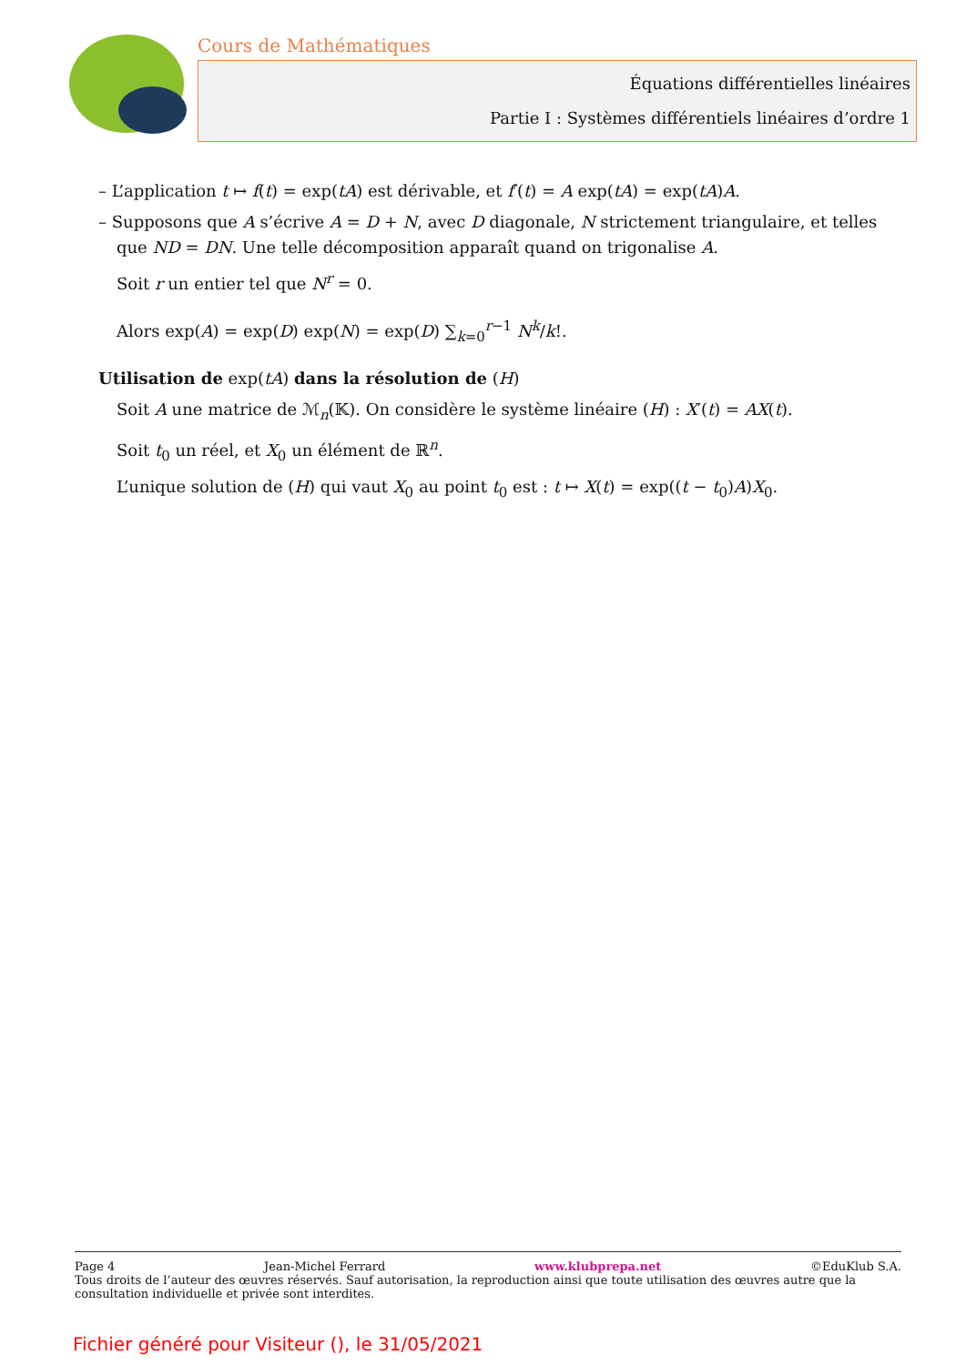Cours de Mathématiques
Équations différentielles linéaires
Partie I : Systèmes différentiels linéaires d’ordre 1
– L’application t ↦ f(t) = exp(tA) est dérivable, et f′(t) = A exp(tA) = exp(tA)A.
– Supposons que A s’écrive A = D + N, avec D diagonale, N strictement triangulaire, et telles
que ND = DN. Une telle décomposition apparaît quand on trigonalise A.
Soit r un entier tel que N<sup>r</sup> = 0.
Alors exp(A) = exp(D) exp(N) = exp(D) ∑<sub>k=0</sub><sup>r−1</sup> N<sup>k</sup>/k!.
Utilisation de exp(tA) dans la résolution de (H)
Soit A une matrice de ℳ<sub>n</sub>(𝕂). On considère le système linéaire (H) : X′(t) = AX(t).
Soit t<sub>0</sub> un réel, et X<sub>0</sub> un élément de ℝ<sup>n</sup>.
L’unique solution de (H) qui vaut X<sub>0</sub> au point t<sub>0</sub> est : t ↦ X(t) = exp((t − t<sub>0</sub>)A)X<sub>0</sub>.
Page 4 Jean-Michel Ferrard www.klubprepa.net ©EduKlub S.A.
Tous droits de l’auteur des œuvres réservés. Sauf autorisation, la reproduction ainsi que toute utilisation des œuvres autre que la consultation individuelle et privée sont interdites.
Fichier généré pour Visiteur (), le 31/05/2021